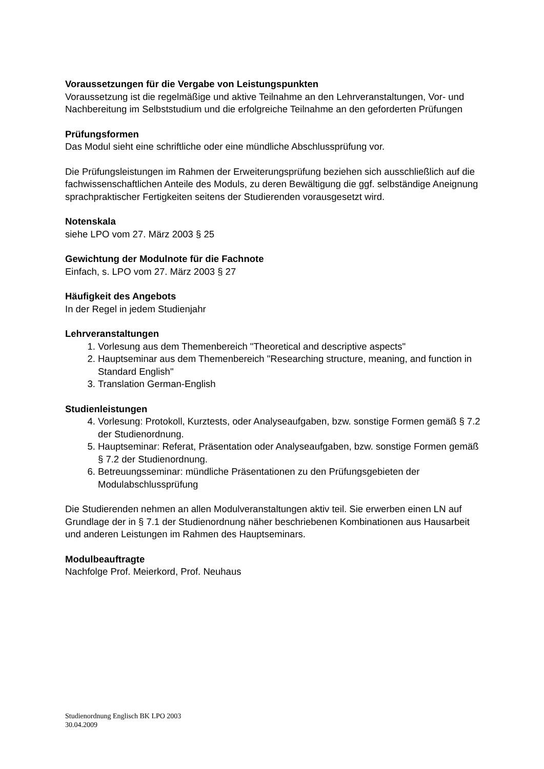Voraussetzungen für die Vergabe von Leistungspunkten
Voraussetzung ist die regelmäßige und aktive Teilnahme an den Lehrveranstaltungen, Vor- und Nachbereitung im Selbststudium und die erfolgreiche Teilnahme an den geforderten Prüfungen
Prüfungsformen
Das Modul sieht eine schriftliche oder eine mündliche Abschlussprüfung vor.
Die Prüfungsleistungen im Rahmen der Erweiterungsprüfung beziehen sich ausschließlich auf die fachwissenschaftlichen Anteile des Moduls, zu deren Bewältigung die ggf. selbständige Aneignung sprachpraktischer Fertigkeiten seitens der Studierenden vorausgesetzt wird.
Notenskala
siehe LPO vom 27. März 2003 § 25
Gewichtung der Modulnote für die Fachnote
Einfach, s. LPO vom 27. März 2003 § 27
Häufigkeit des Angebots
In der Regel in jedem Studienjahr
Lehrveranstaltungen
1. Vorlesung aus dem Themenbereich "Theoretical and descriptive aspects"
2. Hauptseminar aus dem Themenbereich "Researching structure, meaning, and function in Standard English"
3. Translation German-English
Studienleistungen
4. Vorlesung: Protokoll, Kurztests, oder Analyseaufgaben, bzw. sonstige Formen gemäß § 7.2 der Studienordnung.
5. Hauptseminar: Referat, Präsentation oder Analyseaufgaben, bzw. sonstige Formen gemäß § 7.2 der Studienordnung.
6. Betreuungsseminar: mündliche Präsentationen zu den Prüfungsgebieten der Modulabschlussprüfung
Die Studierenden nehmen an allen Modulveranstaltungen aktiv teil. Sie erwerben einen LN auf Grundlage der in § 7.1 der Studienordnung näher beschriebenen Kombinationen aus Hausarbeit und anderen Leistungen im Rahmen des Hauptseminars.
Modulbeauftragte
Nachfolge Prof. Meierkord, Prof. Neuhaus
Studienordnung Englisch BK LPO 2003
30.04.2009